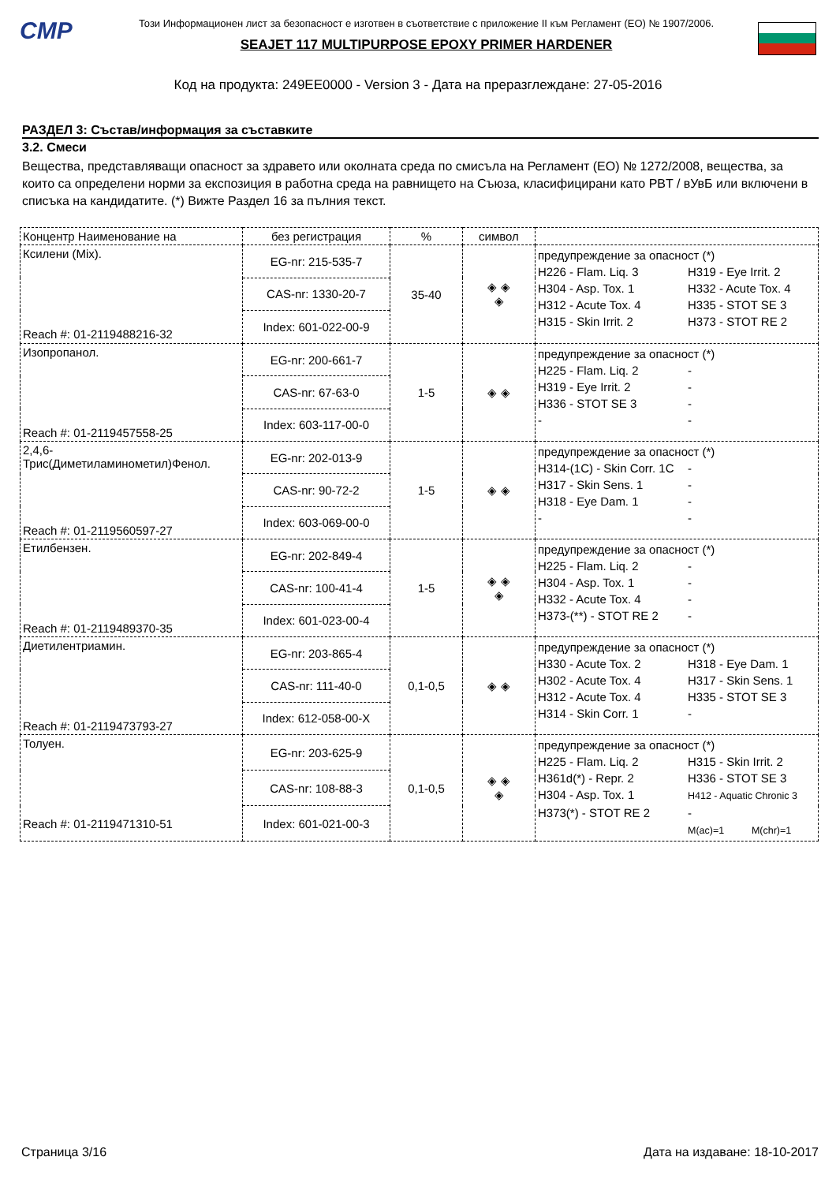CMP
Този Информационен лист за безопасност е изготвен в съответствие с приложение II към Регламент (ЕО) № 1907/2006.
SEAJET 117 MULTIPURPOSE EPOXY PRIMER HARDENER
Код на продукта: 249EE0000 - Version 3 - Дата на преразглеждане: 27-05-2016
РАЗДЕЛ 3: Състав/информация за съставките
3.2. Смеси
Вещества, представляващи опасност за здравето или околната среда по смисъла на Регламент (ЕО) № 1272/2008, вещества, за които са определени норми за експозиция в работна среда на равнището на Съюза, класифицирани като PBT / вУвБ или включени в списъка на кандидатите. (*) Вижте Раздел 16 за пълния текст.
| Концентр Наименование на | без регистрация | % | символ | |
| --- | --- | --- | --- | --- |
| Ксилени (Mix). Reach #: 01-2119488216-32 | EG-nr: 215-535-7 | 35-40 | ◈ ◈ ◈ | предупреждение за опасност (*) H226 - Flam. Liq. 3 H319 - Eye Irrit. 2 H304 - Asp. Tox. 1 H332 - Acute Tox. 4 H312 - Acute Tox. 4 H335 - STOT SE 3 H315 - Skin Irrit. 2 H373 - STOT RE 2 |
| | CAS-nr: 1330-20-7 | | | |
| | Index: 601-022-00-9 | | | |
| Изопропанол. Reach #: 01-2119457558-25 | EG-nr: 200-661-7 | 1-5 | ◈ ◈ | предупреждение за опасност (*) H225 - Flam. Liq. 2 - H319 - Eye Irrit. 2 - H336 - STOT SE 3 - - - |
| | CAS-nr: 67-63-0 | | | |
| | Index: 603-117-00-0 | | | |
| 2,4,6- Трис(Диметиламинометил)Фенол. Reach #: 01-2119560597-27 | EG-nr: 202-013-9 | 1-5 | ◈ ◈ | предупреждение за опасност (*) H314-(1C) - Skin Corr. 1C - H317 - Skin Sens. 1 - H318 - Eye Dam. 1 - - - |
| | CAS-nr: 90-72-2 | | | |
| | Index: 603-069-00-0 | | | |
| Етилбензен. Reach #: 01-2119489370-35 | EG-nr: 202-849-4 | 1-5 | ◈ ◈ ◈ | предупреждение за опасност (*) H225 - Flam. Liq. 2 - H304 - Asp. Tox. 1 - H332 - Acute Tox. 4 - H373-(**) - STOT RE 2 - |
| | CAS-nr: 100-41-4 | | | |
| | Index: 601-023-00-4 | | | |
| Диетилентриамин. Reach #: 01-2119473793-27 | EG-nr: 203-865-4 | 0,1-0,5 | ◈ ◈ | предупреждение за опасност (*) H330 - Acute Tox. 2 H318 - Eye Dam. 1 H302 - Acute Tox. 4 H317 - Skin Sens. 1 H312 - Acute Tox. 4 H335 - STOT SE 3 H314 - Skin Corr. 1 - |
| | CAS-nr: 111-40-0 | | | |
| | Index: 612-058-00-X | | | |
| Толуен. Reach #: 01-2119471310-51 | EG-nr: 203-625-9 | 0,1-0,5 | ◈ ◈ ◈ | предупреждение за опасност (*) H225 - Flam. Liq. 2 H315 - Skin Irrit. 2 H361d(*) - Repr. 2 H336 - STOT SE 3 H304 - Asp. Tox. 1 H412 - Aquatic Chronic 3 H373(*) - STOT RE 2 - M(ac)=1 M(chr)=1 |
| | CAS-nr: 108-88-3 | | | |
| | Index: 601-021-00-3 | | | |
Страница 3/16 Дата на издаване: 18-10-2017